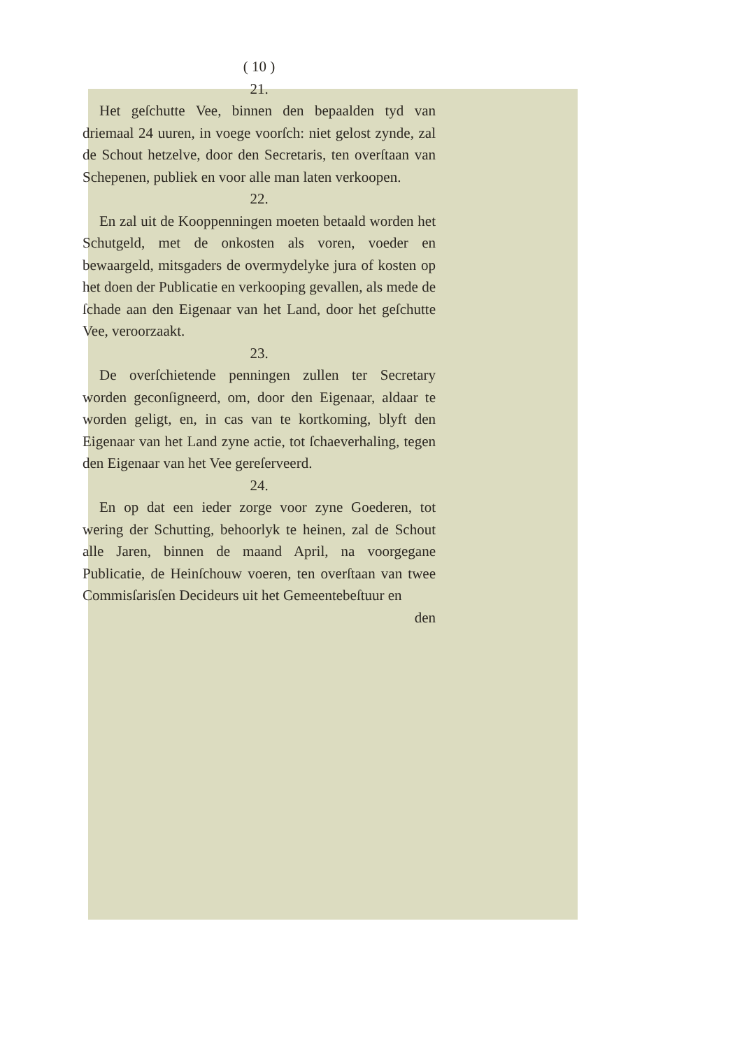( 10 )
21.
Het geſchutte Vee, binnen den bepaalden tyd van driemaal 24 uuren, in voege voorſch: niet gelost zynde, zal de Schout hetzelve, door den Secretaris, ten overſtaan van Schepenen, publiek en voor alle man laten verkoopen.
22.
En zal uit de Kooppenningen moeten betaald worden het Schutgeld, met de onkosten als voren, voeder en bewaargeld, mitsgaders de overmydelyke jura of kosten op het doen der Publicatie en verkooping gevallen, als mede de ſchade aan den Eigenaar van het Land, door het geſchutte Vee, veroorzaakt.
23.
De overſchietende penningen zullen ter Secretary worden geconſigneerd, om, door den Eigenaar, aldaar te worden geligt, en, in cas van te kortkoming, blyft den Eigenaar van het Land zyne actie, tot ſchaeverhaling, tegen den Eigenaar van het Vee gereſerveerd.
24.
En op dat een ieder zorge voor zyne Goederen, tot wering der Schutting, behoorlyk te heinen, zal de Schout alle Jaren, binnen de maand April, na voorgegane Publicatie, de Heinſchouw voeren, ten overſtaan van twee Commisſarisſen Decideurs uit het Gemeentebeſtuur en
den